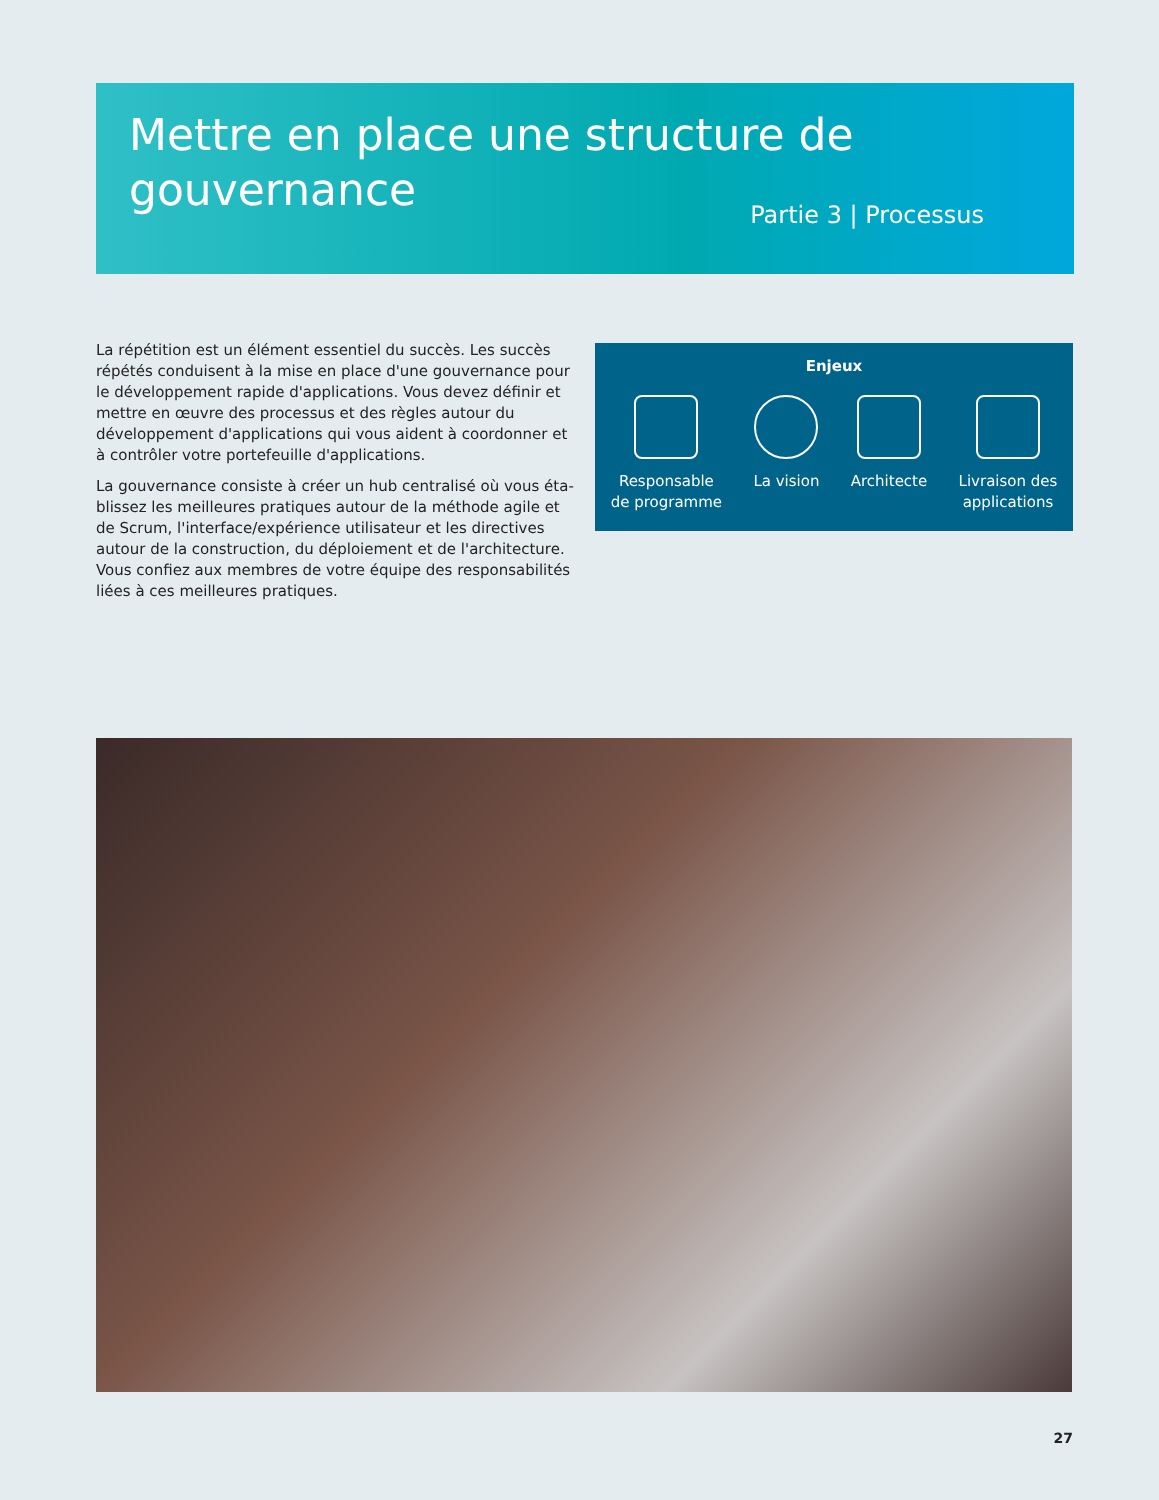Mettre en place une structure de
gouvernance
Partie 3 | Processus
La répétition est un élément essentiel du succès. Les succès répétés conduisent à la mise en place d'une gouvernance pour le déve­loppement rapide d'applications. Vous devez définir et mettre en œuvre des processus et des règles autour du développement d'applications qui vous aident à coordonner et à contrôler votre portefeuille d'applications.
La gouvernance consiste à créer un hub centralisé où vous éta­blissez les meilleures pratiques autour de la méthode agile et de Scrum, l'interface/expérience utilisateur et les directives autour de la construction, du déploiement et de l'architecture. Vous confiez aux membres de votre équipe des responsabilités liées à ces meil­leures pratiques.
Enjeux
Responsable
de programme
La vision Architecte Livraison des
applications
27